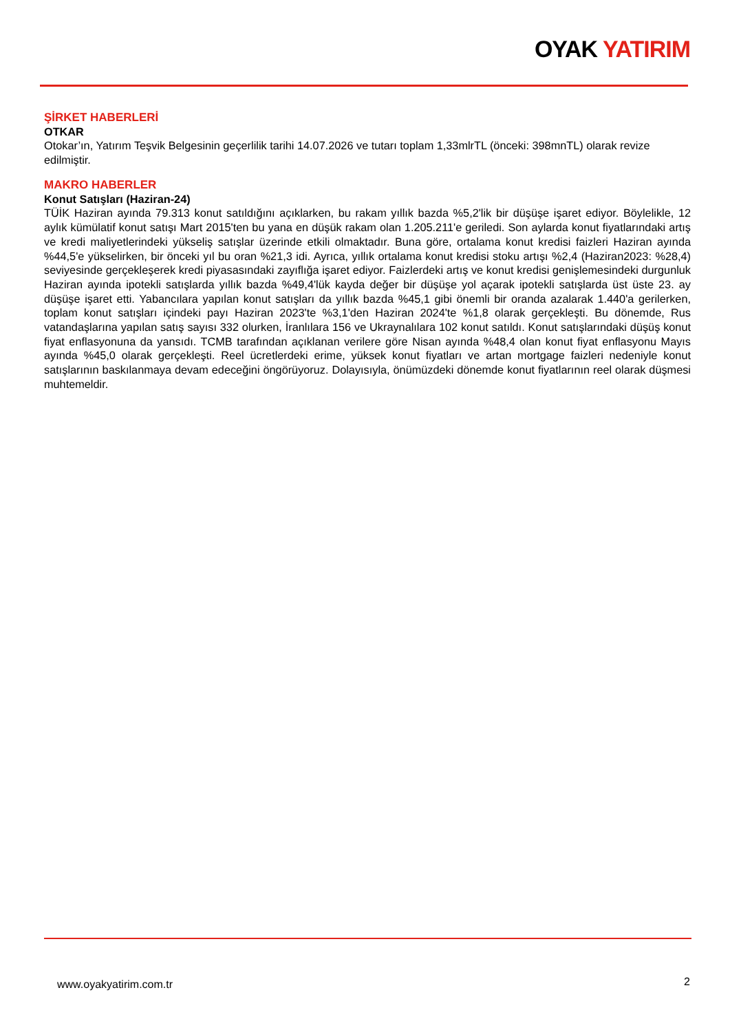OYAK YATIRIM
ŞİRKET HABERLERİ
OTKAR
Otokar’ın, Yatırım Teşvik Belgesinin geçerlilik tarihi 14.07.2026 ve tutarı toplam 1,33mlrTL (önceki: 398mnTL) olarak revize edilmiştir.
MAKRO HABERLER
Konut Satışları (Haziran-24)
TÜİK Haziran ayında 79.313 konut satıldığını açıklarken, bu rakam yıllık bazda %5,2'lik bir düşüşe işaret ediyor. Böylelikle, 12 aylık kümülatif konut satışı Mart 2015'ten bu yana en düşük rakam olan 1.205.211'e geriledi. Son aylarda konut fiyatlarındaki artış ve kredi maliyetlerindeki yükseliş satışlar üzerinde etkili olmaktadır. Buna göre, ortalama konut kredisi faizleri Haziran ayında %44,5'e yükselirken, bir önceki yıl bu oran %21,3 idi. Ayrıca, yıllık ortalama konut kredisi stoku artışı %2,4 (Haziran2023: %28,4) seviyesinde gerçekleşerek kredi piyasasındaki zayıflığa işaret ediyor. Faizlerdeki artış ve konut kredisi genişlemesindeki durgunluk Haziran ayında ipotekli satışlarda yıllık bazda %49,4'lük kayda değer bir düşüşe yol açarak ipotekli satışlarda üst üste 23. ay düşüşe işaret etti. Yabancılara yapılan konut satışları da yıllık bazda %45,1 gibi önemli bir oranda azalarak 1.440'a gerilerken, toplam konut satışları içindeki payı Haziran 2023'te %3,1'den Haziran 2024'te %1,8 olarak gerçekleşti. Bu dönemde, Rus vatandaşlarına yapılan satış sayısı 332 olurken, İranlılara 156 ve Ukraynalılara 102 konut satıldı. Konut satışlarındaki düşüş konut fiyat enflasyonuna da yansıdı. TCMB tarafından açıklanan verilere göre Nisan ayında %48,4 olan konut fiyat enflasyonu Mayıs ayında %45,0 olarak gerçekleşti. Reel ücretlerdeki erime, yüksek konut fiyatları ve artan mortgage faizleri nedeniyle konut satışlarının baskılanmaya devam edeceğini öngörüyoruz. Dolayısıyla, önümüzdeki dönemde konut fiyatlarının reel olarak düşmesi muhtemeldir.
www.oyakyatirim.com.tr 2